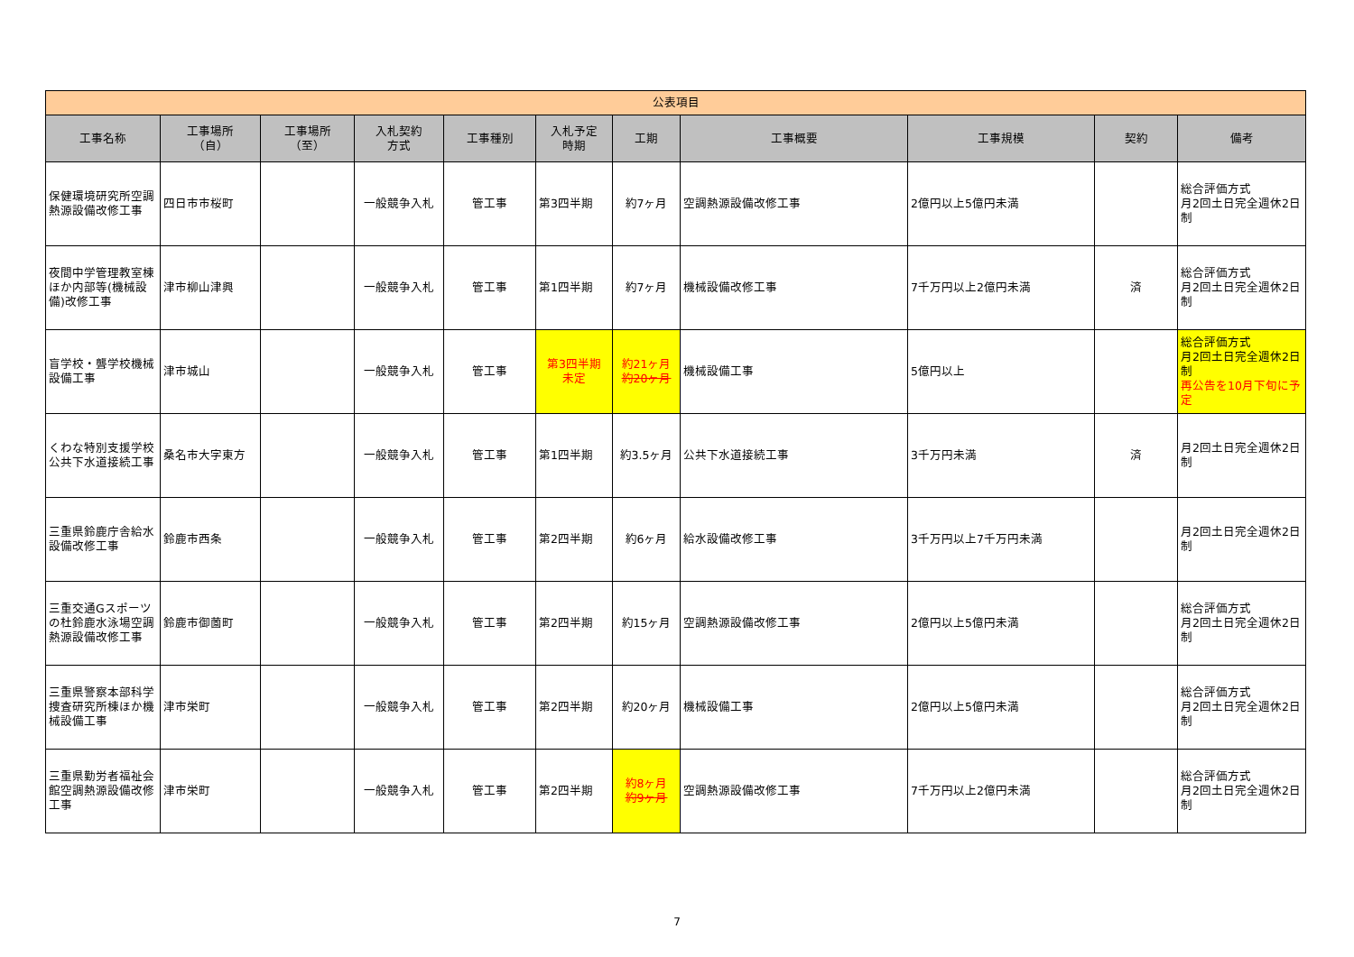| 公表項目 | | | | | | | | | | |
| --- | --- | --- | --- | --- | --- | --- | --- | --- | --- | --- |
| 工事名称 | 工事場所 （自） | 工事場所 （至） | 入札契約 方式 | 工事種別 | 入札予定 時期 | 工期 | 工事概要 | 工事規模 | 契約 | 備考 |
| 保健環境研究所空調熱源設備改修工事 | 四日市市桜町 | | 一般競争入札 | 管工事 | 第3四半期 | 約7ヶ月 | 空調熱源設備改修工事 | 2億円以上5億円未満 | | 総合評価方式 月2回土日完全週休2日制 |
| 夜間中学管理教室棟ほか内部等(機械設備)改修工事 | 津市柳山津興 | | 一般競争入札 | 管工事 | 第1四半期 | 約7ヶ月 | 機械設備改修工事 | 7千万円以上2億円未満 | 済 | 総合評価方式 月2回土日完全週休2日制 |
| 盲学校・聾学校機械設備工事 | 津市城山 | | 一般競争入札 | 管工事 | 第3四半期 未定 | 約21ヶ月 約20ヶ月 | 機械設備工事 | 5億円以上 | | 総合評価方式 月2回土日完全週休2日制 再公告を10月下旬に予定 |
| くわな特別支援学校公共下水道接続工事 | 桑名市大字東方 | | 一般競争入札 | 管工事 | 第1四半期 | 約3.5ヶ月 | 公共下水道接続工事 | 3千万円未満 | 済 | 月2回土日完全週休2日制 |
| 三重県鈴鹿庁舎給水設備改修工事 | 鈴鹿市西条 | | 一般競争入札 | 管工事 | 第2四半期 | 約6ヶ月 | 給水設備改修工事 | 3千万円以上7千万円未満 | | 月2回土日完全週休2日制 |
| 三重交通Gスポーツの杜鈴鹿水泳場空調熱源設備改修工事 | 鈴鹿市御薗町 | | 一般競争入札 | 管工事 | 第2四半期 | 約15ヶ月 | 空調熱源設備改修工事 | 2億円以上5億円未満 | | 総合評価方式 月2回土日完全週休2日制 |
| 三重県警察本部科学捜査研究所棟ほか機械設備工事 | 津市栄町 | | 一般競争入札 | 管工事 | 第2四半期 | 約20ヶ月 | 機械設備工事 | 2億円以上5億円未満 | | 総合評価方式 月2回土日完全週休2日制 |
| 三重県勤労者福祉会館空調熱源設備改修工事 | 津市栄町 | | 一般競争入札 | 管工事 | 第2四半期 | 約8ヶ月 約9ヶ月 | 空調熱源設備改修工事 | 7千万円以上2億円未満 | | 総合評価方式 月2回土日完全週休2日制 |
7